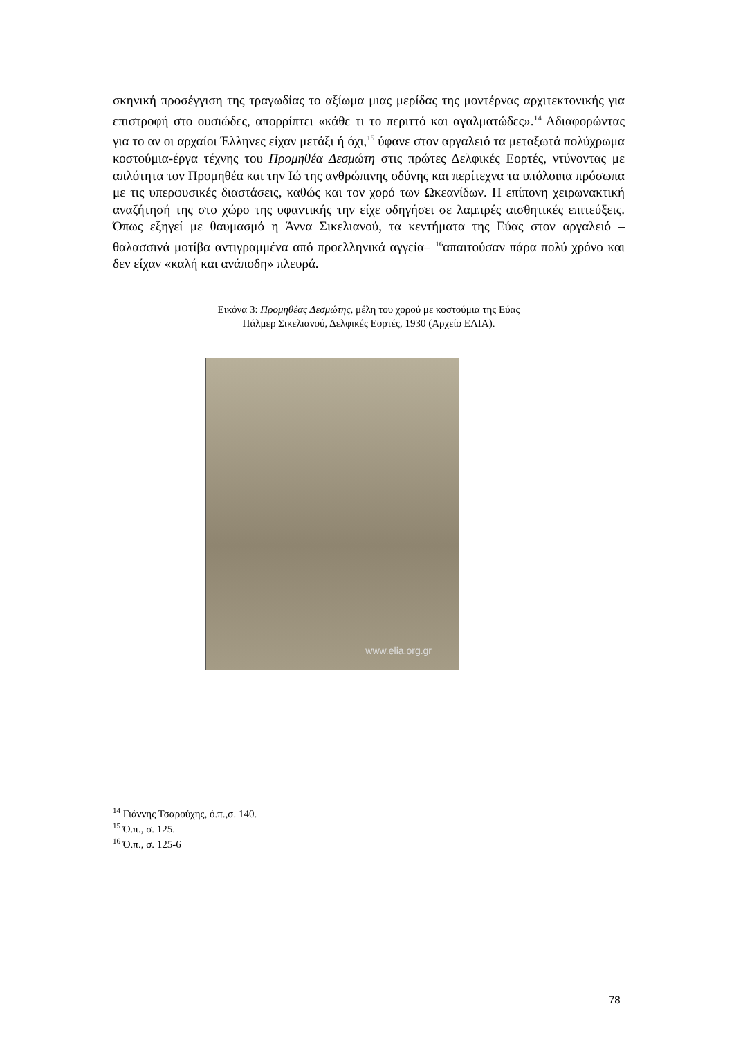σκηνική προσέγγιση της τραγωδίας το αξίωμα μιας μερίδας της μοντέρνας αρχιτεκτονικής για επιστροφή στο ουσιώδες, απορρίπτει «κάθε τι το περιττό και αγαλματώδες».<sup>14</sup> Αδιαφορώντας για το αν οι αρχαίοι Έλληνες είχαν μετάξι ή όχι,<sup>15</sup> ύφανε στον αργαλειό τα μεταξωτά πολύχρωμα κοστούμια-έργα τέχνης του Προμηθέα Δεσμώτη στις πρώτες Δελφικές Εορτές, ντύνοντας με απλότητα τον Προμηθέα και την Ιώ της ανθρώπινης οδύνης και περίτεχνα τα υπόλοιπα πρόσωπα με τις υπερφυσικές διαστάσεις, καθώς και τον χορό των Ωκεανίδων. Η επίπονη χειρωνακτική αναζήτησή της στο χώρο της υφαντικής την είχε οδηγήσει σε λαμπρές αισθητικές επιτεύξεις. Όπως εξηγεί με θαυμασμό η Άννα Σικελιανού, τα κεντήματα της Εύας στον αργαλειό –θαλασσινά μοτίβα αντιγραμμένα από προελληνικά αγγεία– <sup>16</sup>απαιτούσαν πάρα πολύ χρόνο και δεν είχαν «καλή και ανάποδη» πλευρά.
Εικόνα 3: Προμηθέας Δεσμώτης, μέλη του χορού με κοστούμια της Εύας
Πάλμερ Σικελιανού, Δελφικές Εορτές, 1930 (Αρχείο ΕΛΙΑ).
www.elia.org.gr
<sup>14</sup> Γιάννης Τσαρούχης, ό.π.,σ. 140.
<sup>15</sup> Ό.π., σ. 125.
<sup>16</sup> Ό.π., σ. 125-6
78